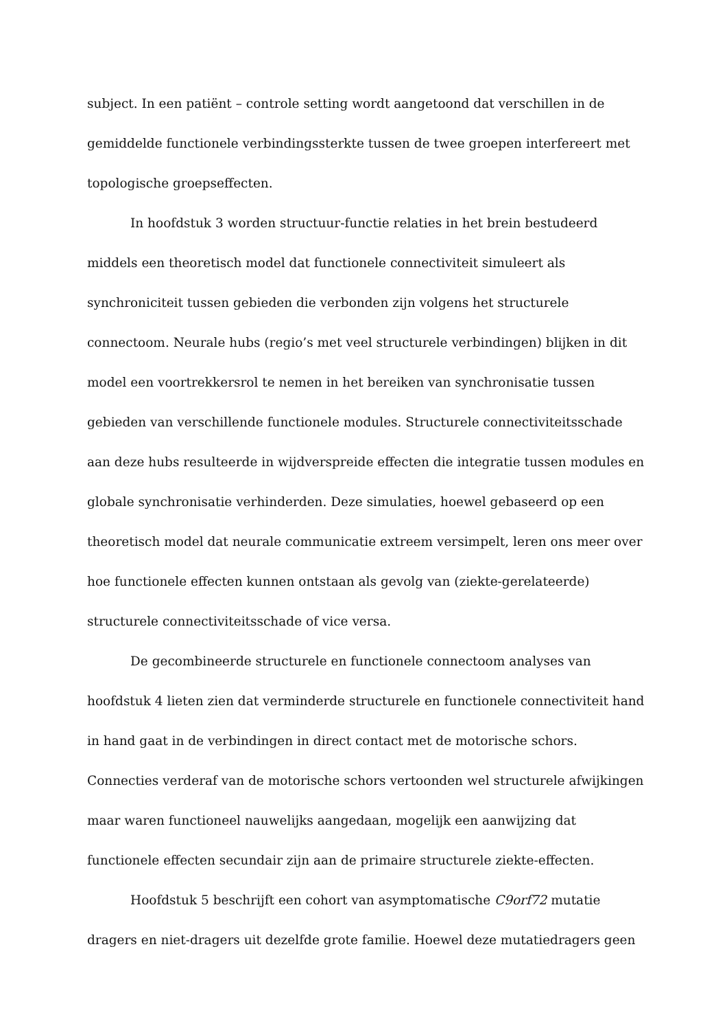subject. In een patiënt – controle setting wordt aangetoond dat verschillen in de gemiddelde functionele verbindingssterkte tussen de twee groepen interfereert met topologische groepseffecten.
In hoofdstuk 3 worden structuur-functie relaties in het brein bestudeerd middels een theoretisch model dat functionele connectiviteit simuleert als synchroniciteit tussen gebieden die verbonden zijn volgens het structurele connectoom. Neurale hubs (regio’s met veel structurele verbindingen) blijken in dit model een voortrekkersrol te nemen in het bereiken van synchronisatie tussen gebieden van verschillende functionele modules. Structurele connectiviteitsschade aan deze hubs resulteerde in wijdverspreide effecten die integratie tussen modules en globale synchronisatie verhinderden. Deze simulaties, hoewel gebaseerd op een theoretisch model dat neurale communicatie extreem versimpelt, leren ons meer over hoe functionele effecten kunnen ontstaan als gevolg van (ziekte-gerelateerde) structurele connectiviteitsschade of vice versa.
De gecombineerde structurele en functionele connectoom analyses van hoofdstuk 4 lieten zien dat verminderde structurele en functionele connectiviteit hand in hand gaat in de verbindingen in direct contact met de motorische schors. Connecties verderaf van de motorische schors vertoonden wel structurele afwijkingen maar waren functioneel nauwelijks aangedaan, mogelijk een aanwijzing dat functionele effecten secundair zijn aan de primaire structurele ziekte-effecten.
Hoofdstuk 5 beschrijft een cohort van asymptomatische C9orf72 mutatie dragers en niet-dragers uit dezelfde grote familie. Hoewel deze mutatiedragers geen